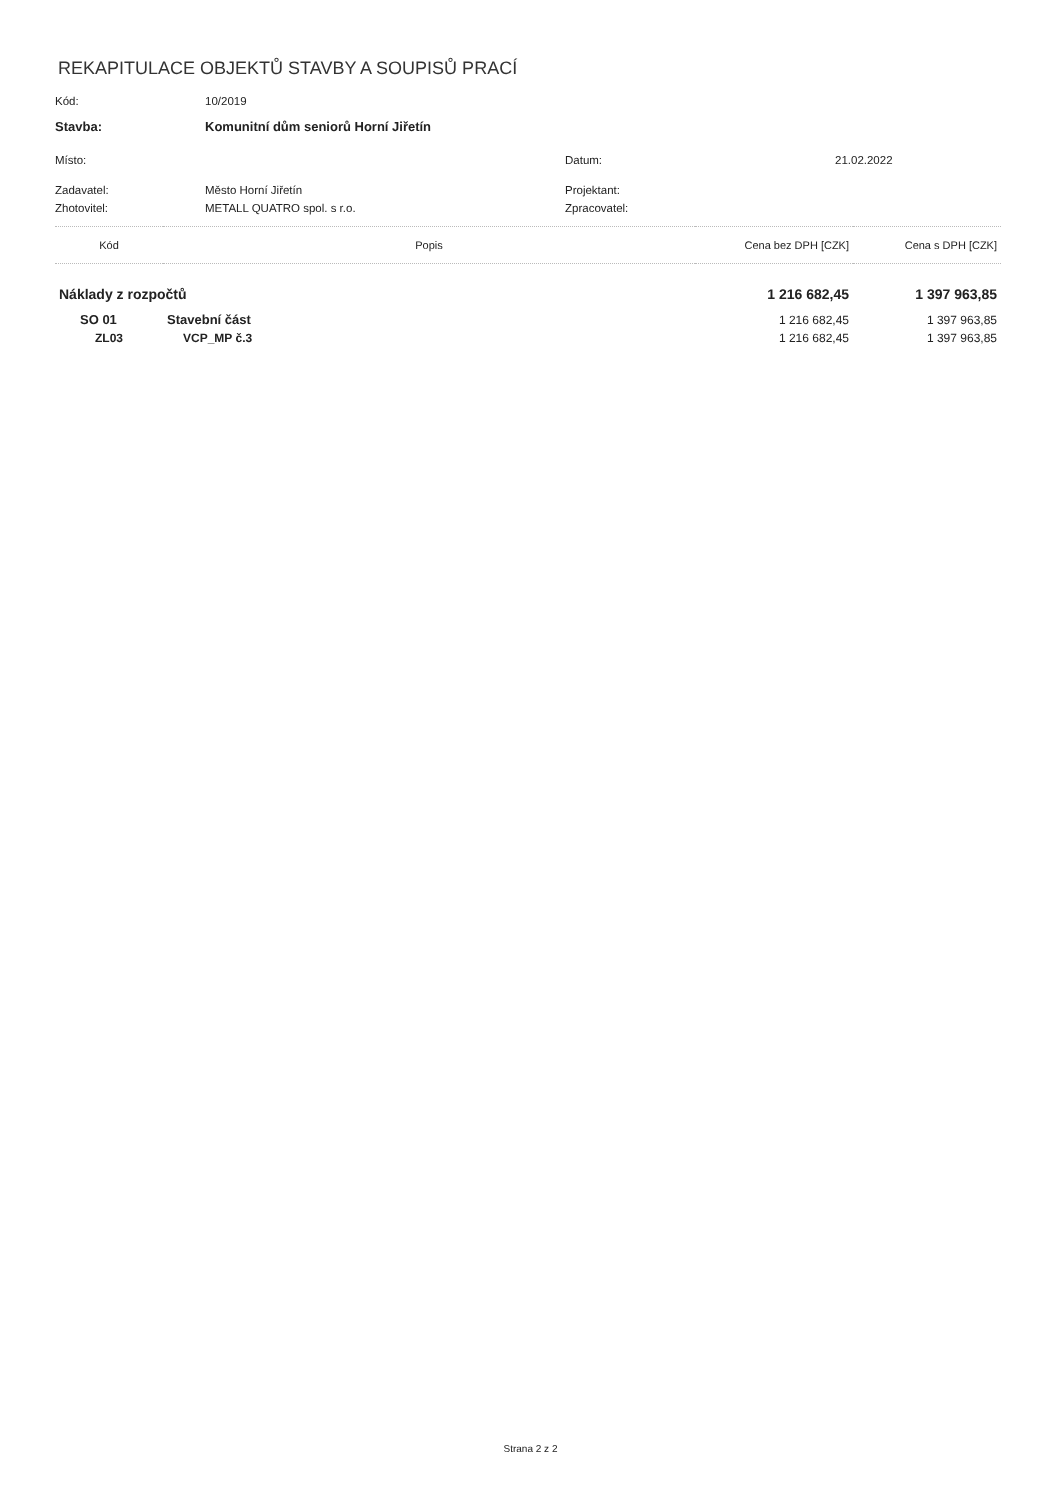REKAPITULACE OBJEKTŮ STAVBY A SOUPISŮ PRACÍ
Kód: 10/2019
Stavba: Komunitní dům seniorů Horní Jiřetín
Místo: Datum: 21.02.2022
Zadavatel: Město Horní Jiřetín Projektant:
Zhotovitel: METALL QUATRO spol. s r.o. Zpracovatel:
| Kód | Popis | Cena bez DPH [CZK] | Cena s DPH [CZK] |
| --- | --- | --- | --- |
| Náklady z rozpočtů | | 1 216 682,45 | 1 397 963,85 |
| SO 01 | Stavební část | 1 216 682,45 | 1 397 963,85 |
| ZL03 | VCP_MP č.3 | 1 216 682,45 | 1 397 963,85 |
Strana 2 z 2